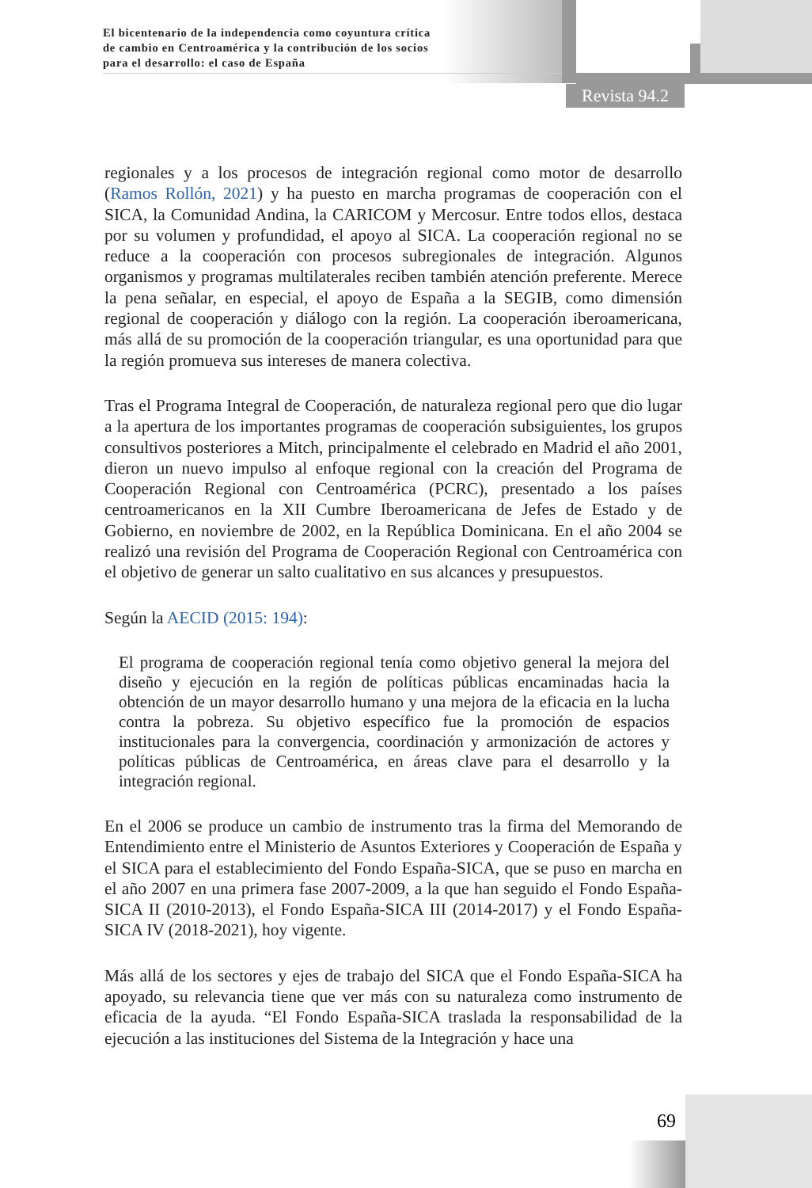El bicentenario de la independencia como coyuntura crítica
de cambio en Centroamérica y la contribución de los socios
para el desarrollo: el caso de España
Revista 94.2
regionales y a los procesos de integración regional como motor de desarrollo (Ramos Rollón, 2021) y ha puesto en marcha programas de cooperación con el SICA, la Comunidad Andina, la CARICOM y Mercosur. Entre todos ellos, destaca por su volumen y profundidad, el apoyo al SICA. La cooperación regional no se reduce a la cooperación con procesos subregionales de integración. Algunos organismos y programas multilaterales reciben también atención preferente. Merece la pena señalar, en especial, el apoyo de España a la SEGIB, como dimensión regional de cooperación y diálogo con la región. La cooperación iberoamericana, más allá de su promoción de la cooperación triangular, es una oportunidad para que la región promueva sus intereses de manera colectiva.
Tras el Programa Integral de Cooperación, de naturaleza regional pero que dio lugar a la apertura de los importantes programas de cooperación subsiguientes, los grupos consultivos posteriores a Mitch, principalmente el celebrado en Madrid el año 2001, dieron un nuevo impulso al enfoque regional con la creación del Programa de Cooperación Regional con Centroamérica (PCRC), presentado a los países centroamericanos en la XII Cumbre Iberoamericana de Jefes de Estado y de Gobierno, en noviembre de 2002, en la República Dominicana. En el año 2004 se realizó una revisión del Programa de Cooperación Regional con Centroamérica con el objetivo de generar un salto cualitativo en sus alcances y presupuestos.
Según la AECID (2015: 194):
El programa de cooperación regional tenía como objetivo general la mejora del diseño y ejecución en la región de políticas públicas encaminadas hacia la obtención de un mayor desarrollo humano y una mejora de la eficacia en la lucha contra la pobreza. Su objetivo específico fue la promoción de espacios institucionales para la convergencia, coordinación y armonización de actores y políticas públicas de Centroamérica, en áreas clave para el desarrollo y la integración regional.
En el 2006 se produce un cambio de instrumento tras la firma del Memorando de Entendimiento entre el Ministerio de Asuntos Exteriores y Cooperación de España y el SICA para el establecimiento del Fondo España-SICA, que se puso en marcha en el año 2007 en una primera fase 2007-2009, a la que han seguido el Fondo España-SICA II (2010-2013), el Fondo España-SICA III (2014-2017) y el Fondo España-SICA IV (2018-2021), hoy vigente.
Más allá de los sectores y ejes de trabajo del SICA que el Fondo España-SICA ha apoyado, su relevancia tiene que ver más con su naturaleza como instrumento de eficacia de la ayuda. “El Fondo España-SICA traslada la responsabilidad de la ejecución a las instituciones del Sistema de la Integración y hace una
69